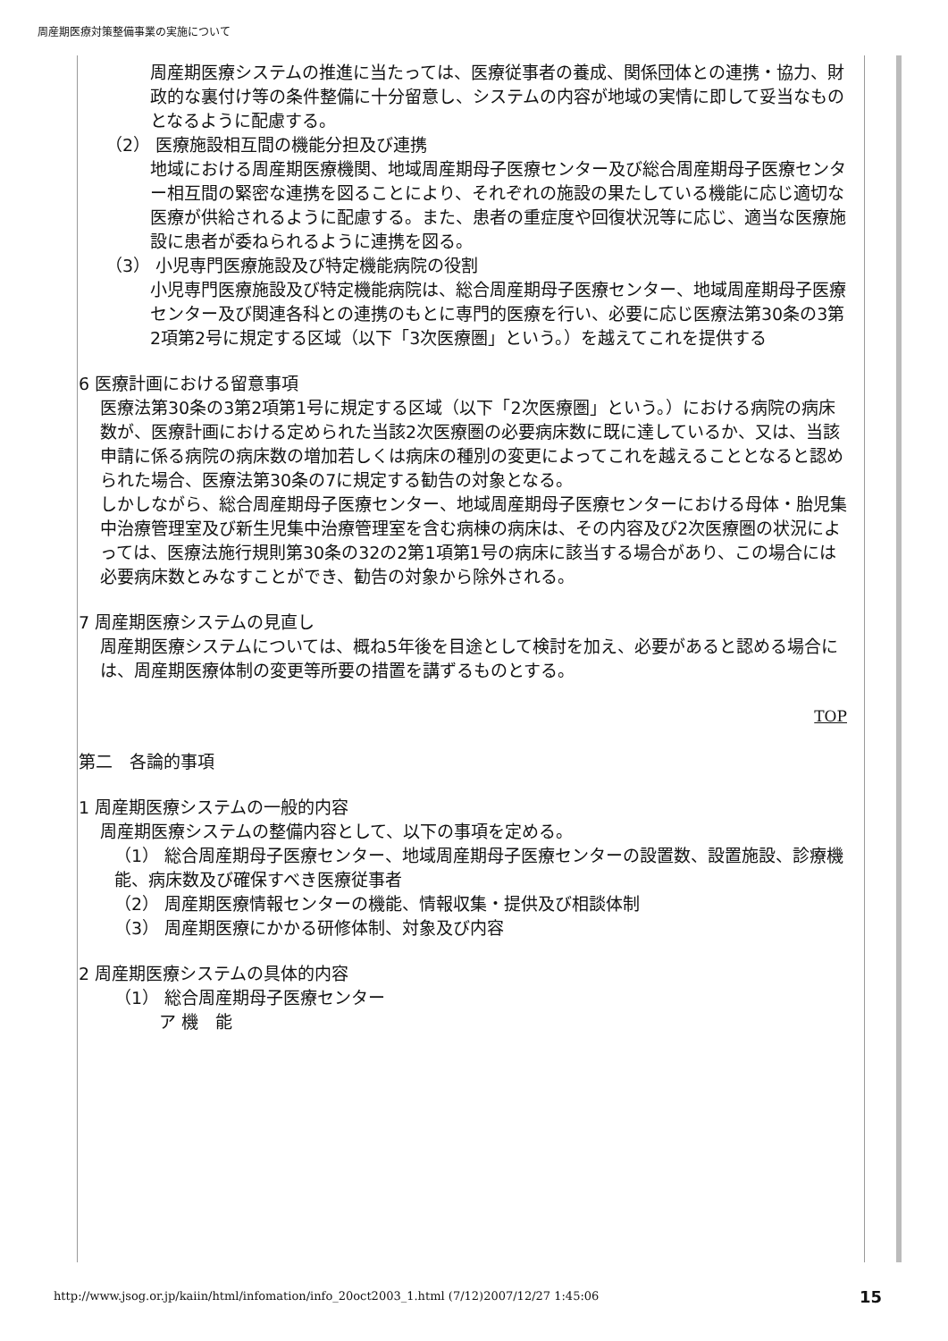周産期医療対策整備事業の実施について
周産期医療システムの推進に当たっては、医療従事者の養成、関係団体との連携・協力、財政的な裏付け等の条件整備に十分留意し、システムの内容が地域の実情に即して妥当なものとなるように配慮する。
（2） 医療施設相互間の機能分担及び連携
地域における周産期医療機関、地域周産期母子医療センター及び総合周産期母子医療センター相互間の緊密な連携を図ることにより、それぞれの施設の果たしている機能に応じ適切な医療が供給されるように配慮する。また、患者の重症度や回復状況等に応じ、適当な医療施設に患者が委ねられるように連携を図る。
（3） 小児専門医療施設及び特定機能病院の役割
小児専門医療施設及び特定機能病院は、総合周産期母子医療センター、地域周産期母子医療センター及び関連各科との連携のもとに専門的医療を行い、必要に応じ医療法第30条の3第2項第2号に規定する区域（以下「3次医療圏」という。）を越えてこれを提供する
6 医療計画における留意事項
医療法第30条の3第2項第1号に規定する区域（以下「2次医療圏」という。）における病院の病床数が、医療計画における定められた当該2次医療圏の必要病床数に既に達しているか、又は、当該申請に係る病院の病床数の増加若しくは病床の種別の変更によってこれを越えることとなると認められた場合、医療法第30条の7に規定する勧告の対象となる。
しかしながら、総合周産期母子医療センター、地域周産期母子医療センターにおける母体・胎児集中治療管理室及び新生児集中治療管理室を含む病棟の病床は、その内容及び2次医療圏の状況によっては、医療法施行規則第30条の32の2第1項第1号の病床に該当する場合があり、この場合には必要病床数とみなすことができ、勧告の対象から除外される。
7 周産期医療システムの見直し
周産期医療システムについては、概ね5年後を目途として検討を加え、必要があると認める場合には、周産期医療体制の変更等所要の措置を講ずるものとする。
TOP
第二　各論的事項
1 周産期医療システムの一般的内容
周産期医療システムの整備内容として、以下の事項を定める。
（1） 総合周産期母子医療センター、地域周産期母子医療センターの設置数、設置施設、診療機能、病床数及び確保すべき医療従事者
（2） 周産期医療情報センターの機能、情報収集・提供及び相談体制
（3） 周産期医療にかかる研修体制、対象及び内容
2 周産期医療システムの具体的内容
（1） 総合周産期母子医療センター
ア 機　能
http://www.jsog.or.jp/kaiin/html/infomation/info_20oct2003_1.html (7/12)2007/12/27 1:45:06
15